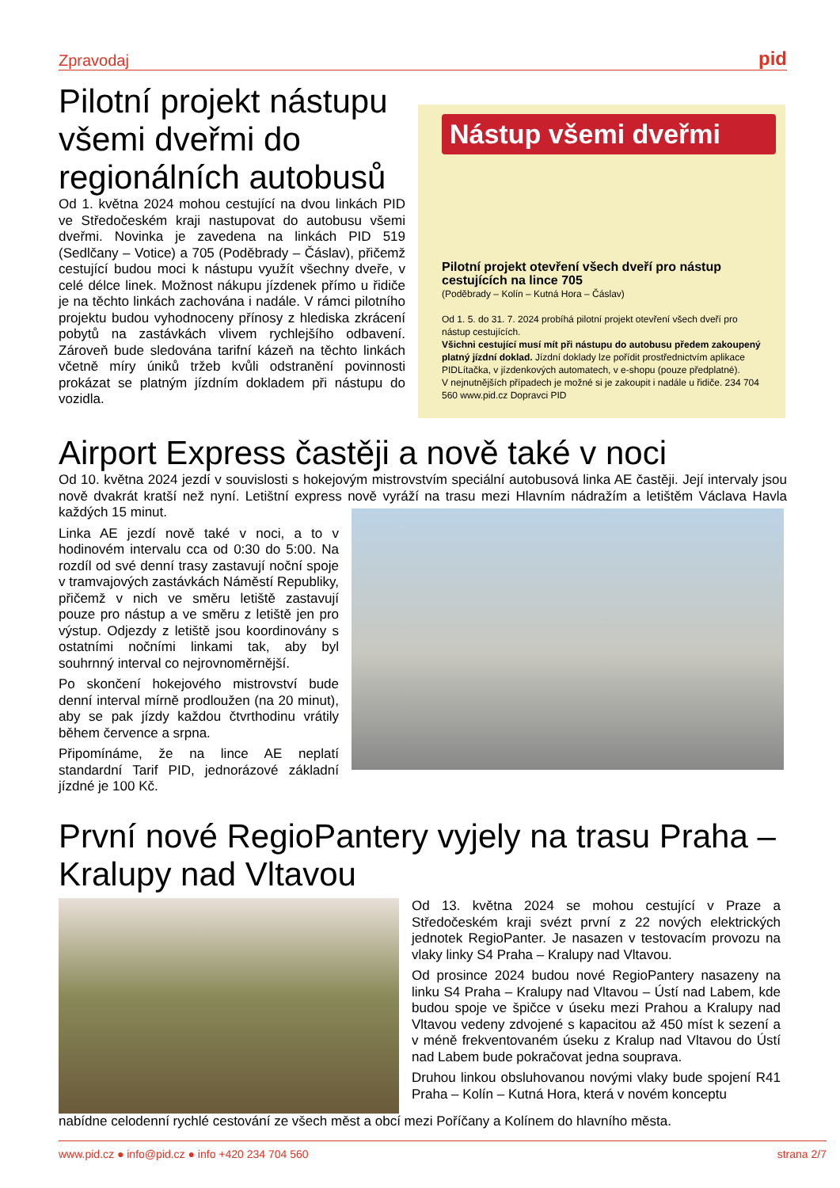Zpravodaj pid
Pilotní projekt nástupu všemi dveřmi do regionálních autobusů
Od 1. května 2024 mohou cestující na dvou linkách PID ve Středočeském kraji nastupovat do autobusu všemi dveřmi. Novinka je zavedena na linkách PID 519 (Sedlčany – Votice) a 705 (Poděbrady – Čáslav), přičemž cestující budou moci k nástupu využít všechny dveře, v celé délce linek. Možnost nákupu jízdenek přímo u řidiče je na těchto linkách zachována i nadále. V rámci pilotního projektu budou vyhodnoceny přínosy z hlediska zkrácení pobytů na zastávkách vlivem rychlejšího odbavení. Zároveň bude sledována tarifní kázeň na těchto linkách včetně míry úniků tržeb kvůli odstranění povinnosti prokázat se platným jízdním dokladem při nástupu do vozidla.
Nástup všemi dveřmi
Pilotní projekt otevření všech dveří pro nástup cestujících na lince 705
(Poděbrady – Kolín – Kutná Hora – Čáslav)
Od 1. 5. do 31. 7. 2024 probíhá pilotní projekt otevření všech dveří pro nástup cestujících.
Všichni cestující musí mít při nástupu do autobusu předem zakoupený platný jízdní doklad. Jízdní doklady lze pořídit prostřednictvím aplikace PIDLítačka, v jízdenkových automatech, v e-shopu (pouze předplatné).
V nejnutnějších případech je možné si je zakoupit i nadále u řidiče. 234 704 560 www.pid.cz Dopravci PID
Airport Express častěji a nově také v noci
Od 10. května 2024 jezdí v souvislosti s hokejovým mistrovstvím speciální autobusová linka AE častěji. Její intervaly jsou nově dvakrát kratší než nyní. Letištní express nově vyráží na trasu mezi Hlavním nádražím a letištěm Václava Havla každých 15 minut.
Linka AE jezdí nově také v noci, a to v hodinovém intervalu cca od 0:30 do 5:00. Na rozdíl od své denní trasy zastavují noční spoje v tramvajových zastávkách Náměstí Republiky, přičemž v nich ve směru letiště zastavují pouze pro nástup a ve směru z letiště jen pro výstup. Odjezdy z letiště jsou koordinovány s ostatními nočními linkami tak, aby byl souhrnný interval co nejrovnoměrnější.
Po skončení hokejového mistrovství bude denní interval mírně prodloužen (na 20 minut), aby se pak jízdy každou čtvrthodinu vrátily během července a srpna.
Připomínáme, že na lince AE neplatí standardní Tarif PID, jednorázové základní jízdné je 100 Kč.
První nové RegioPantery vyjely na trasu Praha – Kralupy nad Vltavou
Od 13. května 2024 se mohou cestující v Praze a Středočeském kraji svézt první z 22 nových elektrických jednotek RegioPanter. Je nasazen v testovacím provozu na vlaky linky S4 Praha – Kralupy nad Vltavou.
Od prosince 2024 budou nové RegioPantery nasazeny na linku S4 Praha – Kralupy nad Vltavou – Ústí nad Labem, kde budou spoje ve špičce v úseku mezi Prahou a Kralupy nad Vltavou vedeny zdvojené s kapacitou až 450 míst k sezení a v méně frekventovaném úseku z Kralup nad Vltavou do Ústí nad Labem bude pokračovat jedna souprava.
Druhou linkou obsluhovanou novými vlaky bude spojení R41 Praha – Kolín – Kutná Hora, která v novém konceptu
nabídne celodenní rychlé cestování ze všech měst a obcí mezi Poříčany a Kolínem do hlavního města.
www.pid.cz ● info@pid.cz ● info +420 234 704 560 strana 2/7